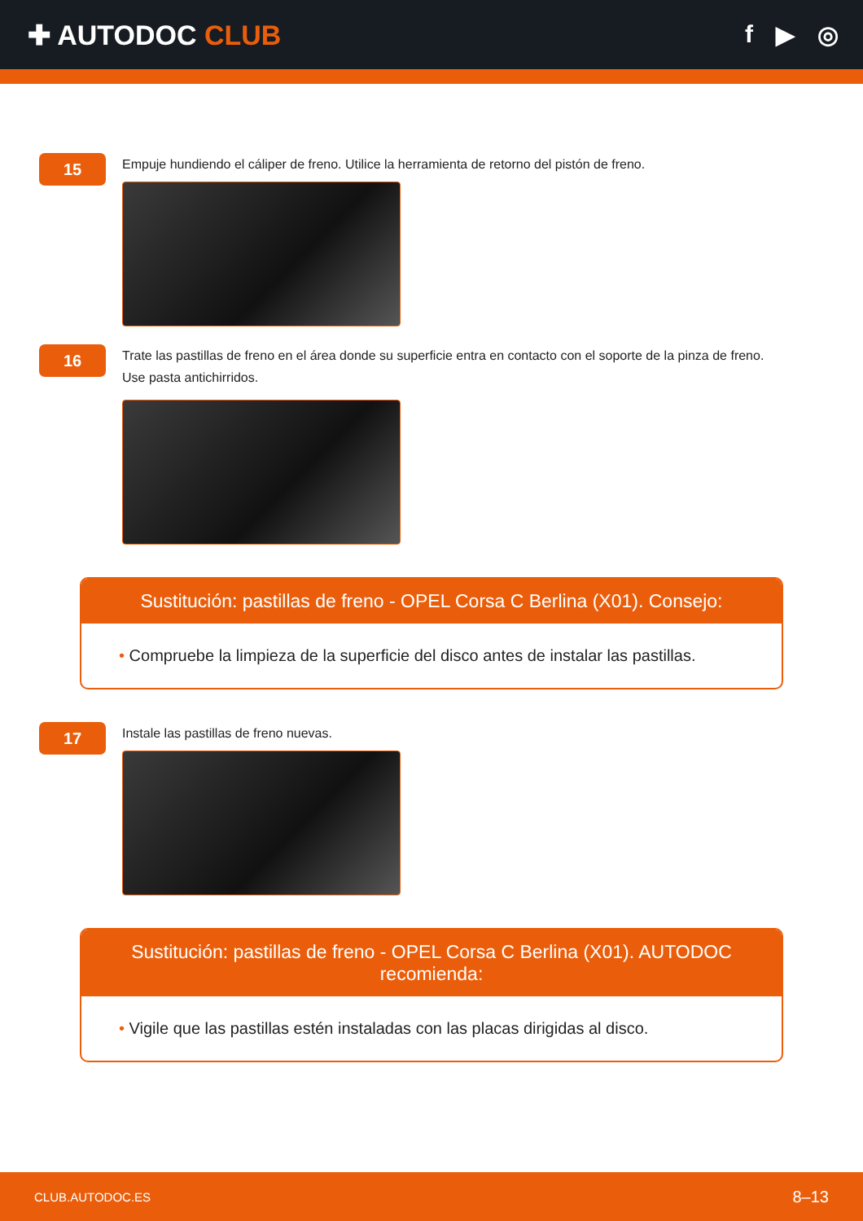✚ AUTODOC CLUB f ▶ ◎
15
Empuje hundiendo el cáliper de freno. Utilice la herramienta de retorno del pistón de freno.
16
Trate las pastillas de freno en el área donde su superficie entra en contacto con el soporte de la pinza de freno.
Use pasta antichirridos.
Sustitución: pastillas de freno - OPEL Corsa C Berlina (X01). Consejo:
• Compruebe la limpieza de la superficie del disco antes de instalar las pastillas.
17
Instale las pastillas de freno nuevas.
Sustitución: pastillas de freno - OPEL Corsa C Berlina (X01). AUTODOC recomienda:
• Vigile que las pastillas estén instaladas con las placas dirigidas al disco.
CLUB.AUTODOC.ES 8–13